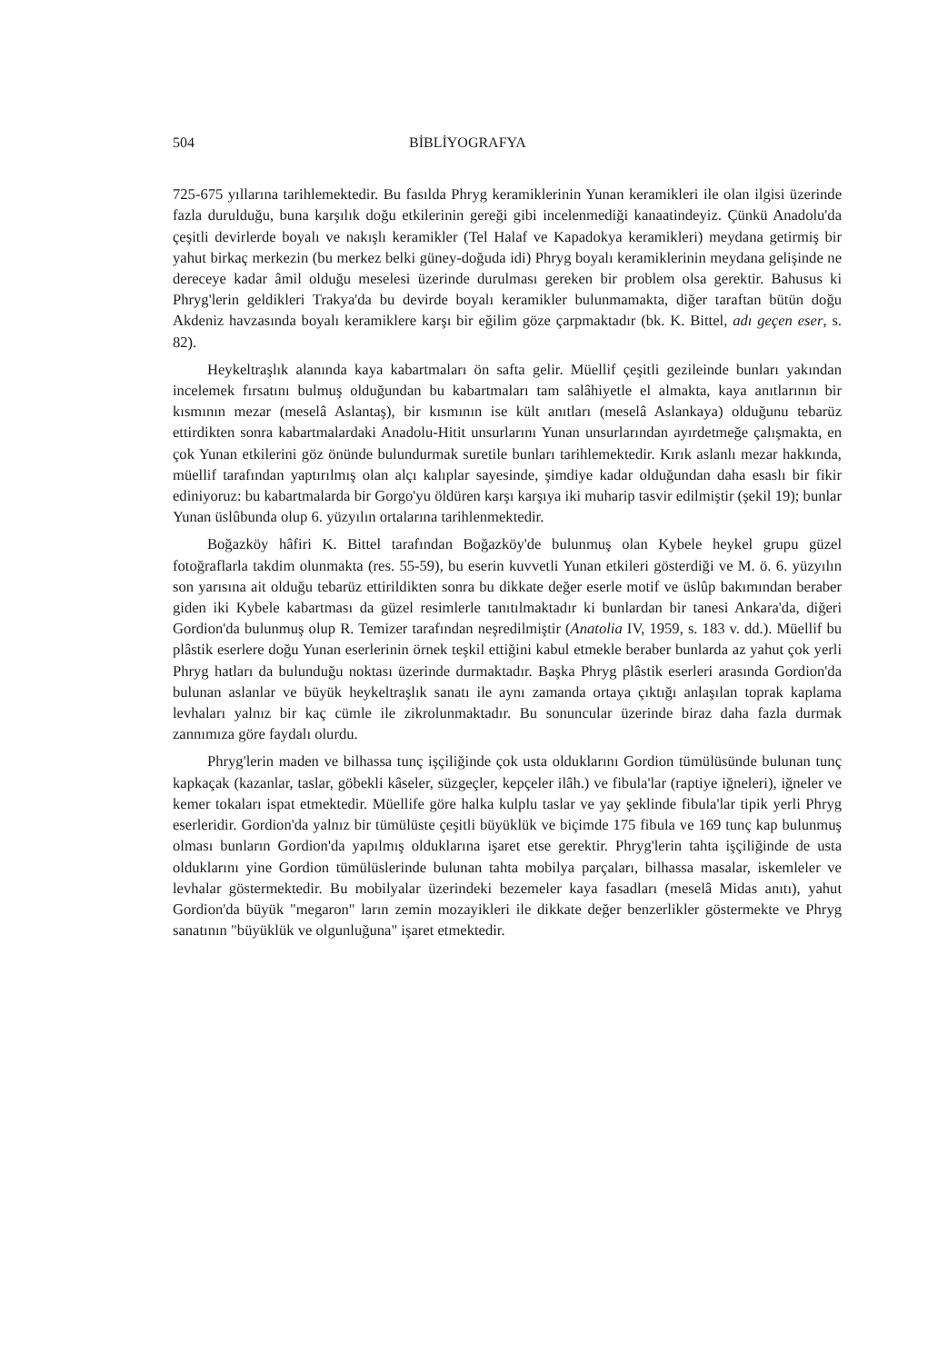504 BİBLİYOGRAFYA
725-675 yıllarına tarihlemektedir. Bu fasılda Phryg keramiklerinin Yunan keramikleri ile olan ilgisi üzerinde fazla durulduğu, buna karşılık doğu etkilerinin gereği gibi incelenmediği kanaatindeyiz. Çünkü Anadolu'da çeşitli devirlerde boyalı ve nakışlı keramikler (Tel Halaf ve Kapadokya keramikleri) meydana getirmiş bir yahut birkaç merkezin (bu merkez belki güney-doğuda idi) Phryg boyalı keramiklerinin meydana gelişinde ne dereceye kadar âmil olduğu meselesi üzerinde durulması gereken bir problem olsa gerektir. Bahusus ki Phryg'lerin geldikleri Trakya'da bu devirde boyalı keramikler bulunmamakta, diğer taraftan bütün doğu Akdeniz havzasında boyalı keramiklere karşı bir eğilim göze çarpmaktadır (bk. K. Bittel, adı geçen eser, s. 82).
Heykeltraşlık alanında kaya kabartmaları ön safta gelir. Müellif çeşitli gezileinde bunları yakından incelemek fırsatını bulmuş olduğundan bu kabartmaları tam salâhiyetle el almakta, kaya anıtlarının bir kısmının mezar (meselâ Aslantaş), bir kısmının ise kült anıtları (meselâ Aslankaya) olduğunu tebarüz ettirdikten sonra kabartmalardaki Anadolu-Hitit unsurlarını Yunan unsurlarından ayırdetmeğe çalışmakta, en çok Yunan etkilerini göz önünde bulundurmak suretile bunları tarihlemektedir. Kırık aslanlı mezar hakkında, müellif tarafından yaptırılmış olan alçı kalıplar sayesinde, şimdiye kadar olduğundan daha esaslı bir fikir ediniyoruz: bu kabartmalarda bir Gorgo'yu öldüren karşı karşıya iki muharip tasvir edilmiştir (şekil 19); bunlar Yunan üslûbunda olup 6. yüzyılın ortalarına tarihlenmektedir.
Boğazköy hâfiri K. Bittel tarafından Boğazköy'de bulunmuş olan Kybele heykel grupu güzel fotoğraflarla takdim olunmakta (res. 55-59), bu eserin kuvvetli Yunan etkileri gösterdiği ve M. ö. 6. yüzyılın son yarısına ait olduğu tebarüz ettirildikten sonra bu dikkate değer eserle motif ve üslûp bakımından beraber giden iki Kybele kabartması da güzel resimlerle tanıtılmaktadır ki bunlardan bir tanesi Ankara'da, diğeri Gordion'da bulunmuş olup R. Temizer tarafından neşredilmiştir (Anatolia IV, 1959, s. 183 v. dd.). Müellif bu plâstik eserlere doğu Yunan eserlerinin örnek teşkil ettiğini kabul etmekle beraber bunlarda az yahut çok yerli Phryg hatları da bulunduğu noktası üzerinde durmaktadır. Başka Phryg plâstik eserleri arasında Gordion'da bulunan aslanlar ve büyük heykeltraşlık sanatı ile aynı zamanda ortaya çıktığı anlaşılan toprak kaplama levhaları yalnız bir kaç cümle ile zikrolunmaktadır. Bu sonuncular üzerinde biraz daha fazla durmak zannımıza göre faydalı olurdu.
Phryg'lerin maden ve bilhassa tunç işçiliğinde çok usta olduklarını Gordion tümülüsünde bulunan tunç kapkaçak (kazanlar, taslar, göbekli kâseler, süzgeçler, kepçeler ilâh.) ve fibula'lar (raptiye iğneleri), iğneler ve kemer tokaları ispat etmektedir. Müellife göre halka kulplu taslar ve yay şeklinde fibula'lar tipik yerli Phryg eserleridir. Gordion'da yalnız bir tümülüste çeşitli büyüklük ve biçimde 175 fibula ve 169 tunç kap bulunmuş olması bunların Gordion'da yapılmış olduklarına işaret etse gerektir. Phryg'lerin tahta işçiliğinde de usta olduklarını yine Gordion tümülüslerinde bulunan tahta mobilya parçaları, bilhassa masalar, iskemleler ve levhalar göstermektedir. Bu mobilyalar üzerindeki bezemeler kaya fasadları (meselâ Midas anıtı), yahut Gordion'da büyük "megaron" ların zemin mozayikleri ile dikkate değer benzerlikler göstermekte ve Phryg sanatının "büyüklük ve olgunluğuna" işaret etmektedir.